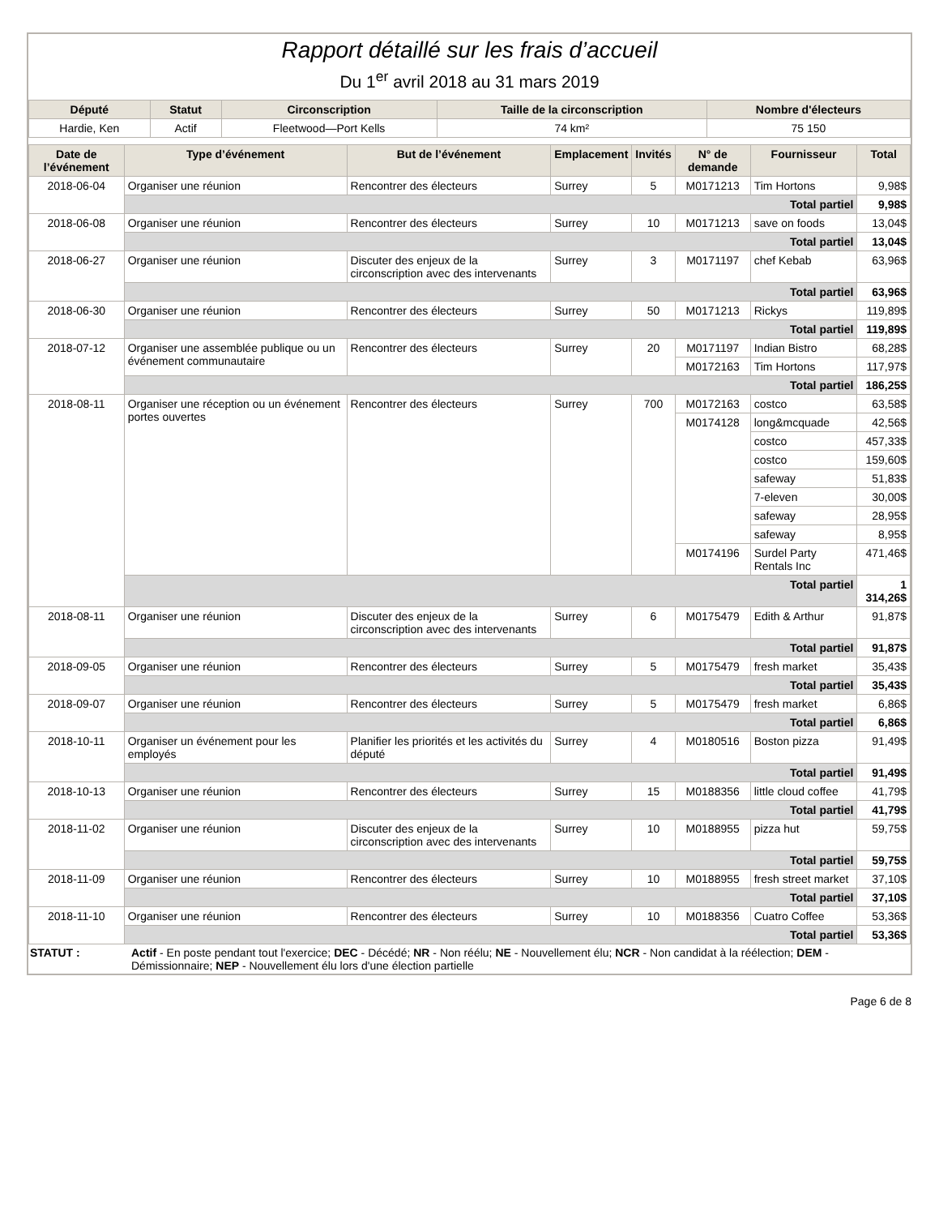Rapport détaillé sur les frais d’accueil
Du 1<sup>er</sup> avril 2018 au 31 mars 2019
| Député | Statut | Circonscription | Taille de la circonscription | Nombre d'électeurs |
| --- | --- | --- | --- | --- |
| Hardie, Ken | Actif | Fleetwood—Port Kells | 74 km² | 75 150 |
| Date de l’événement | Type d’événement | But de l’événement | Emplacement | Invités | N° de demande | Fournisseur | Total |
| --- | --- | --- | --- | --- | --- | --- | --- |
| 2018-06-04 | Organiser une réunion | Rencontrer des électeurs | Surrey | 5 | M0171213 | Tim Hortons | 9,98$ |
| | Total partiel | | | | | | 9,98$ |
| 2018-06-08 | Organiser une réunion | Rencontrer des électeurs | Surrey | 10 | M0171213 | save on foods | 13,04$ |
| | Total partiel | | | | | | 13,04$ |
| 2018-06-27 | Organiser une réunion | Discuter des enjeux de la circonscription avec des intervenants | Surrey | 3 | M0171197 | chef Kebab | 63,96$ |
| | Total partiel | | | | | | 63,96$ |
| 2018-06-30 | Organiser une réunion | Rencontrer des électeurs | Surrey | 50 | M0171213 | Rickys | 119,89$ |
| | Total partiel | | | | | | 119,89$ |
| 2018-07-12 | Organiser une assemblée publique ou un événement communautaire | Rencontrer des électeurs | Surrey | 20 | M0171197 | Indian Bistro | 68,28$ |
| | | | | | M0172163 | Tim Hortons | 117,97$ |
| | Total partiel | | | | | | 186,25$ |
| 2018-08-11 | Organiser une réception ou un événement portes ouvertes | Rencontrer des électeurs | Surrey | 700 | M0172163 | costco | 63,58$ |
| | | | | | M0174128 | long&mcquade | 42,56$ |
| | | | | | | costco | 457,33$ |
| | | | | | | costco | 159,60$ |
| | | | | | | safeway | 51,83$ |
| | | | | | | 7-eleven | 30,00$ |
| | | | | | | safeway | 28,95$ |
| | | | | | | safeway | 8,95$ |
| | | | | | M0174196 | Surdel Party Rentals Inc | 471,46$ |
| | Total partiel | | | | | | 1 314,26$ |
| 2018-08-11 | Organiser une réunion | Discuter des enjeux de la circonscription avec des intervenants | Surrey | 6 | M0175479 | Edith & Arthur | 91,87$ |
| | Total partiel | | | | | | 91,87$ |
| 2018-09-05 | Organiser une réunion | Rencontrer des électeurs | Surrey | 5 | M0175479 | fresh market | 35,43$ |
| | Total partiel | | | | | | 35,43$ |
| 2018-09-07 | Organiser une réunion | Rencontrer des électeurs | Surrey | 5 | M0175479 | fresh market | 6,86$ |
| | Total partiel | | | | | | 6,86$ |
| 2018-10-11 | Organiser un événement pour les employés | Planifier les priorités et les activités du député | Surrey | 4 | M0180516 | Boston pizza | 91,49$ |
| | Total partiel | | | | | | 91,49$ |
| 2018-10-13 | Organiser une réunion | Rencontrer des électeurs | Surrey | 15 | M0188356 | little cloud coffee | 41,79$ |
| | Total partiel | | | | | | 41,79$ |
| 2018-11-02 | Organiser une réunion | Discuter des enjeux de la circonscription avec des intervenants | Surrey | 10 | M0188955 | pizza hut | 59,75$ |
| | Total partiel | | | | | | 59,75$ |
| 2018-11-09 | Organiser une réunion | Rencontrer des électeurs | Surrey | 10 | M0188955 | fresh street market | 37,10$ |
| | Total partiel | | | | | | 37,10$ |
| 2018-11-10 | Organiser une réunion | Rencontrer des électeurs | Surrey | 10 | M0188356 | Cuatro Coffee | 53,36$ |
| | Total partiel | | | | | | 53,36$ |
STATUT : Actif - En poste pendant tout l'exercice; DEC - Décédé; NR - Non réélu; NE - Nouvellement élu; NCR - Non candidat à la réélection; DEM - Démissionnaire; NEP - Nouvellement élu lors d'une élection partielle
Page 6 de 8